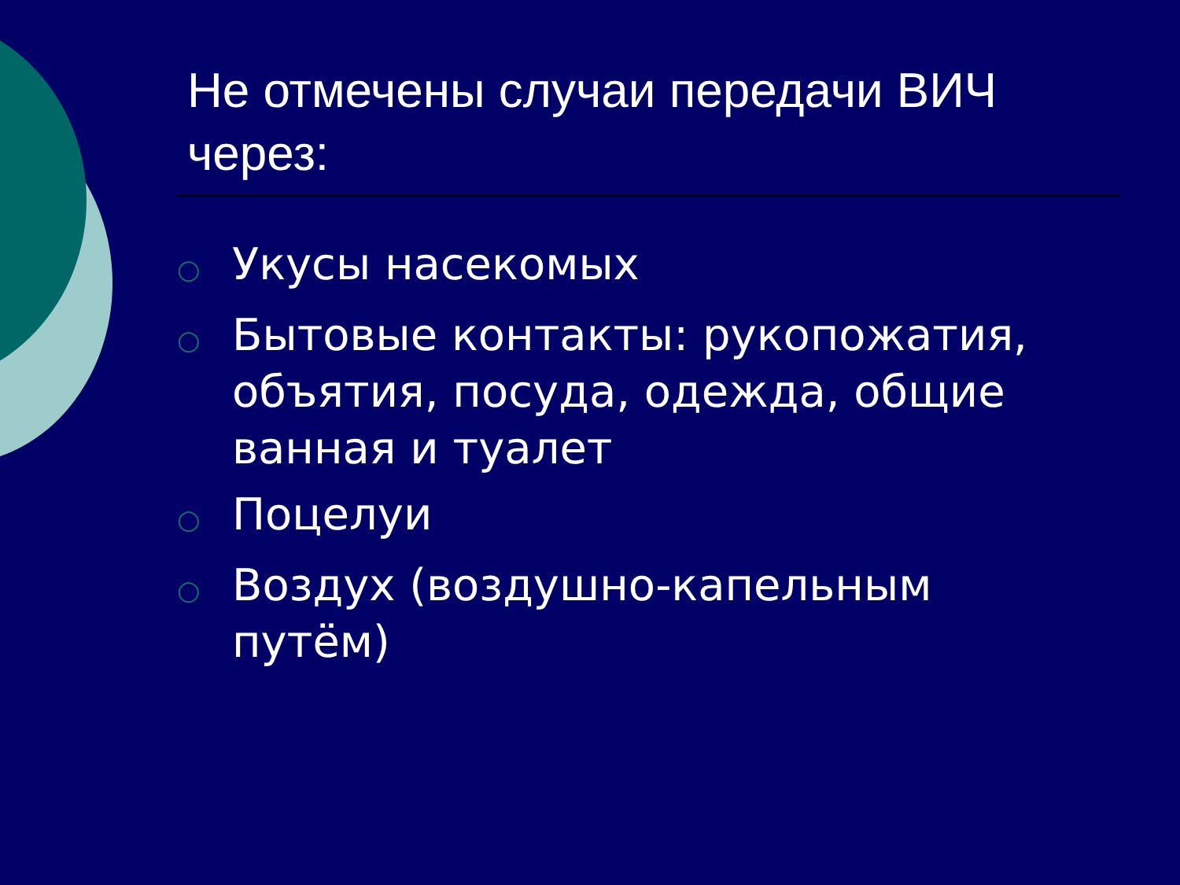Не отмечены случаи передачи ВИЧ через:
○ Укусы насекомых
○ Бытовые контакты: рукопожатия, объятия, посуда, одежда, общие ванная и туалет
○ Поцелуи
○ Воздух (воздушно-капельным путём)